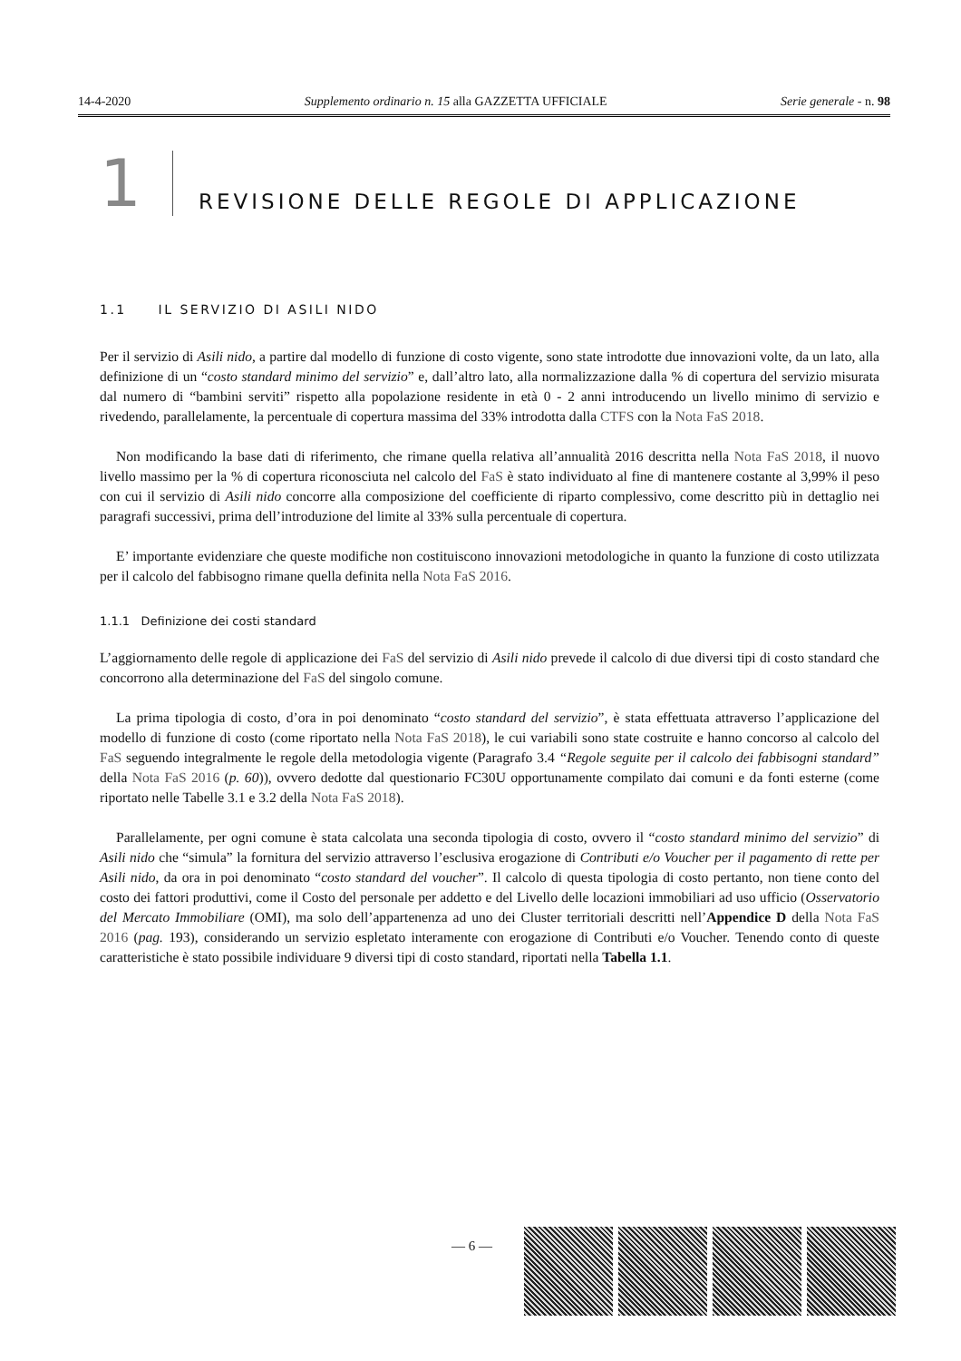14-4-2020 Supplemento ordinario n. 15 alla GAZZETTA UFFICIALE Serie generale - n. 98
1 REVISIONE DELLE REGOLE DI APPLICAZIONE
1.1 IL SERVIZIO DI ASILI NIDO
Per il servizio di Asili nido, a partire dal modello di funzione di costo vigente, sono state introdotte due innovazioni volte, da un lato, alla definizione di un “costo standard minimo del servizio” e, dall’altro lato, alla normalizzazione dalla % di copertura del servizio misurata dal numero di “bambini serviti” rispetto alla popolazione residente in età 0 - 2 anni introducendo un livello minimo di servizio e rivedendo, parallelamente, la percentuale di copertura massima del 33% introdotta dalla CTFS con la Nota FaS 2018.
Non modificando la base dati di riferimento, che rimane quella relativa all’annualità 2016 descritta nella Nota FaS 2018, il nuovo livello massimo per la % di copertura riconosciuta nel calcolo del FaS è stato individuato al fine di mantenere costante al 3,99% il peso con cui il servizio di Asili nido concorre alla composizione del coefficiente di riparto complessivo, come descritto più in dettaglio nei paragrafi successivi, prima dell’introduzione del limite al 33% sulla percentuale di copertura.
E’ importante evidenziare che queste modifiche non costituiscono innovazioni metodologiche in quanto la funzione di costo utilizzata per il calcolo del fabbisogno rimane quella definita nella Nota FaS 2016.
1.1.1 Definizione dei costi standard
L’aggiornamento delle regole di applicazione dei FaS del servizio di Asili nido prevede il calcolo di due diversi tipi di costo standard che concorrono alla determinazione del FaS del singolo comune.
La prima tipologia di costo, d’ora in poi denominato “costo standard del servizio”, è stata effettuata attraverso l’applicazione del modello di funzione di costo (come riportato nella Nota FaS 2018), le cui variabili sono state costruite e hanno concorso al calcolo del FaS seguendo integralmente le regole della metodologia vigente (Paragrafo 3.4 “Regole seguite per il calcolo dei fabbisogni standard” della Nota FaS 2016 (p. 60)), ovvero dedotte dal questionario FC30U opportunamente compilato dai comuni e da fonti esterne (come riportato nelle Tabelle 3.1 e 3.2 della Nota FaS 2018).
Parallelamente, per ogni comune è stata calcolata una seconda tipologia di costo, ovvero il “costo standard minimo del servizio” di Asili nido che “simula” la fornitura del servizio attraverso l’esclusiva erogazione di Contributi e/o Voucher per il pagamento di rette per Asili nido, da ora in poi denominato “costo standard del voucher”. Il calcolo di questa tipologia di costo pertanto, non tiene conto del costo dei fattori produttivi, come il Costo del personale per addetto e del Livello delle locazioni immobiliari ad uso ufficio (Osservatorio del Mercato Immobiliare (OMI), ma solo dell’appartenenza ad uno dei Cluster territoriali descritti nell’Appendice D della Nota FaS 2016 (pag. 193), considerando un servizio espletato interamente con erogazione di Contributi e/o Voucher. Tenendo conto di queste caratteristiche è stato possibile individuare 9 diversi tipi di costo standard, riportati nella Tabella 1.1.
— 6 —